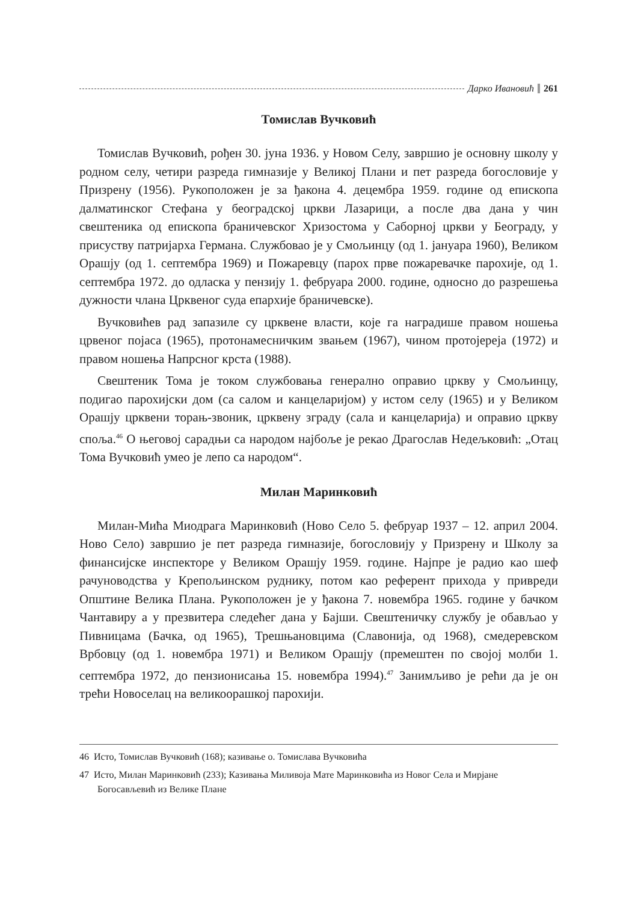Дарко Ивановић 261
Томислав Вучковић
Томислав Вучковић, рођен 30. јуна 1936. у Новом Селу, завршио је основну школу у родном селу, четири разреда гимназије у Великој Плани и пет разреда богословије у Призрену (1956). Рукоположен је за ђакона 4. децембра 1959. године од епископа далматинског Стефана у београдској цркви Лазарици, а после два дана у чин свештеника од епископа браничевског Хризостома у Саборној цркви у Београду, у присуству патријарха Германа. Службовао је у Смољинцу (од 1. јануара 1960), Великом Орашју (од 1. септембра 1969) и Пожаревцу (парох прве пожаревачке парохије, од 1. септембра 1972. до одласка у пензију 1. фебруара 2000. године, односно до разрешења дужности члана Црквеног суда епархије браничевске).
Вучковићев рад запазиле су црквене власти, које га наградише правом ношења црвеног појаса (1965), протонамесничким звањем (1967), чином протојереја (1972) и правом ношења Напрсног крста (1988).
Свештеник Тома је током службовања генерално оправио цркву у Смољинцу, подигао парохијски дом (са салом и канцеларијом) у истом селу (1965) и у Великом Орашју црквени торањ-звоник, црквену зграду (сала и канцеларија) и оправио цркву споља.<sup>46</sup> О његовој сарадњи са народом најбоље је рекао Драгослав Недељковић: „Отац Тома Вучковић умео је лепо са народом“.
Милан Маринковић
Милан-Мића Миодрага Маринковић (Ново Село 5. фебруар 1937 – 12. април 2004. Ново Село) завршио је пет разреда гимназије, богословију у Призрену и Школу за финансијске инспекторе у Великом Орашју 1959. године. Најпре је радио као шеф рачуноводства у Крепољинском руднику, потом као референт прихода у привреди Општине Велика Плана. Рукоположен је у ђакона 7. новембра 1965. године у бачком Чантавиру а у презвитера следећег дана у Бајши. Свештеничку службу је обављао у Пивницама (Бачка, од 1965), Трешњановцима (Славонија, од 1968), смедеревском Врбовцу (од 1. новембра 1971) и Великом Орашју (премештен по својој молби 1. септембра 1972, до пензионисања 15. новембра 1994).<sup>47</sup> Занимљиво је рећи да је он трећи Новоселац на великоорашкој парохији.
46 Исто, Томислав Вучковић (168); казивање о. Томислава Вучковића
47 Исто, Милан Маринковић (233); Казивања Миливоја Мате Маринковића из Новог Села и Мирјане Богосављевић из Велике Плане